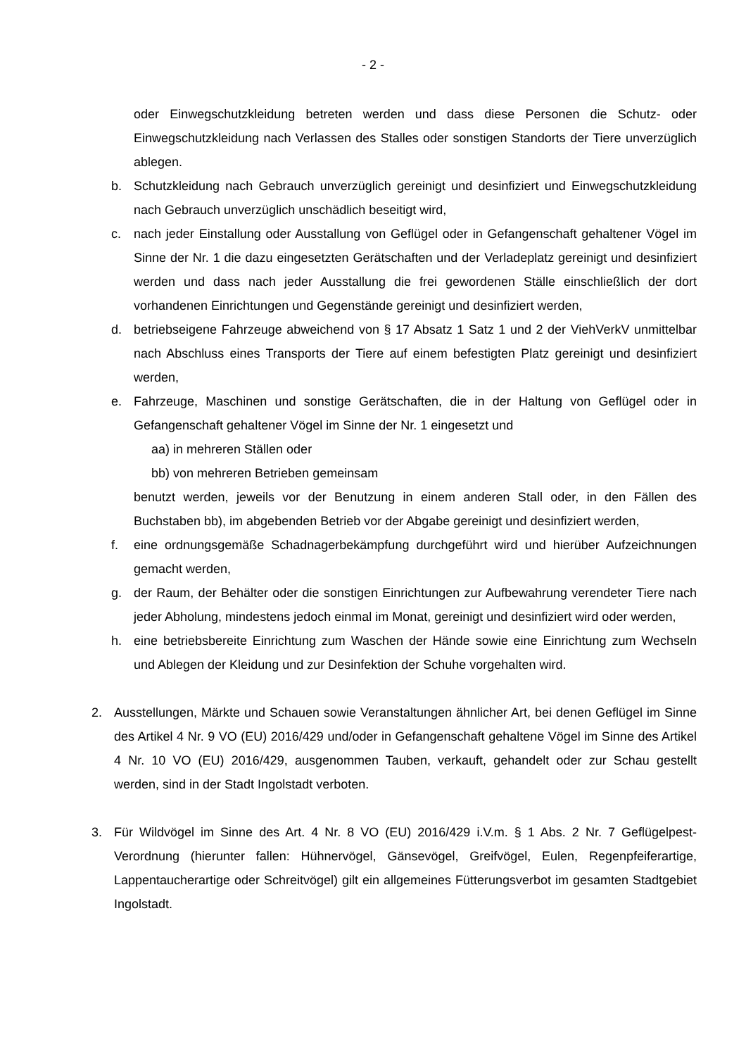- 2 -
oder Einwegschutzkleidung betreten werden und dass diese Personen die Schutz- oder Einwegschutzkleidung nach Verlassen des Stalles oder sonstigen Standorts der Tiere unverzüglich ablegen.
b. Schutzkleidung nach Gebrauch unverzüglich gereinigt und desinfiziert und Einwegschutzkleidung nach Gebrauch unverzüglich unschädlich beseitigt wird,
c. nach jeder Einstallung oder Ausstallung von Geflügel oder in Gefangenschaft gehaltener Vögel im Sinne der Nr. 1 die dazu eingesetzten Gerätschaften und der Verladeplatz gereinigt und desinfiziert werden und dass nach jeder Ausstallung die frei gewordenen Ställe einschließlich der dort vorhandenen Einrichtungen und Gegenstände gereinigt und desinfiziert werden,
d. betriebseigene Fahrzeuge abweichend von § 17 Absatz 1 Satz 1 und 2 der ViehVerkV unmittelbar nach Abschluss eines Transports der Tiere auf einem befestigten Platz gereinigt und desinfiziert werden,
e. Fahrzeuge, Maschinen und sonstige Gerätschaften, die in der Haltung von Geflügel oder in Gefangenschaft gehaltener Vögel im Sinne der Nr. 1 eingesetzt und
aa) in mehreren Ställen oder
bb) von mehreren Betrieben gemeinsam
benutzt werden, jeweils vor der Benutzung in einem anderen Stall oder, in den Fällen des Buchstaben bb), im abgebenden Betrieb vor der Abgabe gereinigt und desinfiziert werden,
f. eine ordnungsgemäße Schadnagerbekämpfung durchgeführt wird und hierüber Aufzeichnungen gemacht werden,
g. der Raum, der Behälter oder die sonstigen Einrichtungen zur Aufbewahrung verendeter Tiere nach jeder Abholung, mindestens jedoch einmal im Monat, gereinigt und desinfiziert wird oder werden,
h. eine betriebsbereite Einrichtung zum Waschen der Hände sowie eine Einrichtung zum Wechseln und Ablegen der Kleidung und zur Desinfektion der Schuhe vorgehalten wird.
2. Ausstellungen, Märkte und Schauen sowie Veranstaltungen ähnlicher Art, bei denen Geflügel im Sinne des Artikel 4 Nr. 9 VO (EU) 2016/429 und/oder in Gefangenschaft gehaltene Vögel im Sinne des Artikel 4 Nr. 10 VO (EU) 2016/429, ausgenommen Tauben, verkauft, gehandelt oder zur Schau gestellt werden, sind in der Stadt Ingolstadt verboten.
3. Für Wildvögel im Sinne des Art. 4 Nr. 8 VO (EU) 2016/429 i.V.m. § 1 Abs. 2 Nr. 7 Geflügelpest-Verordnung (hierunter fallen: Hühnervögel, Gänsevögel, Greifvögel, Eulen, Regenpfeiferartige, Lappentaucherartige oder Schreitvögel) gilt ein allgemeines Fütterungsverbot im gesamten Stadtgebiet Ingolstadt.